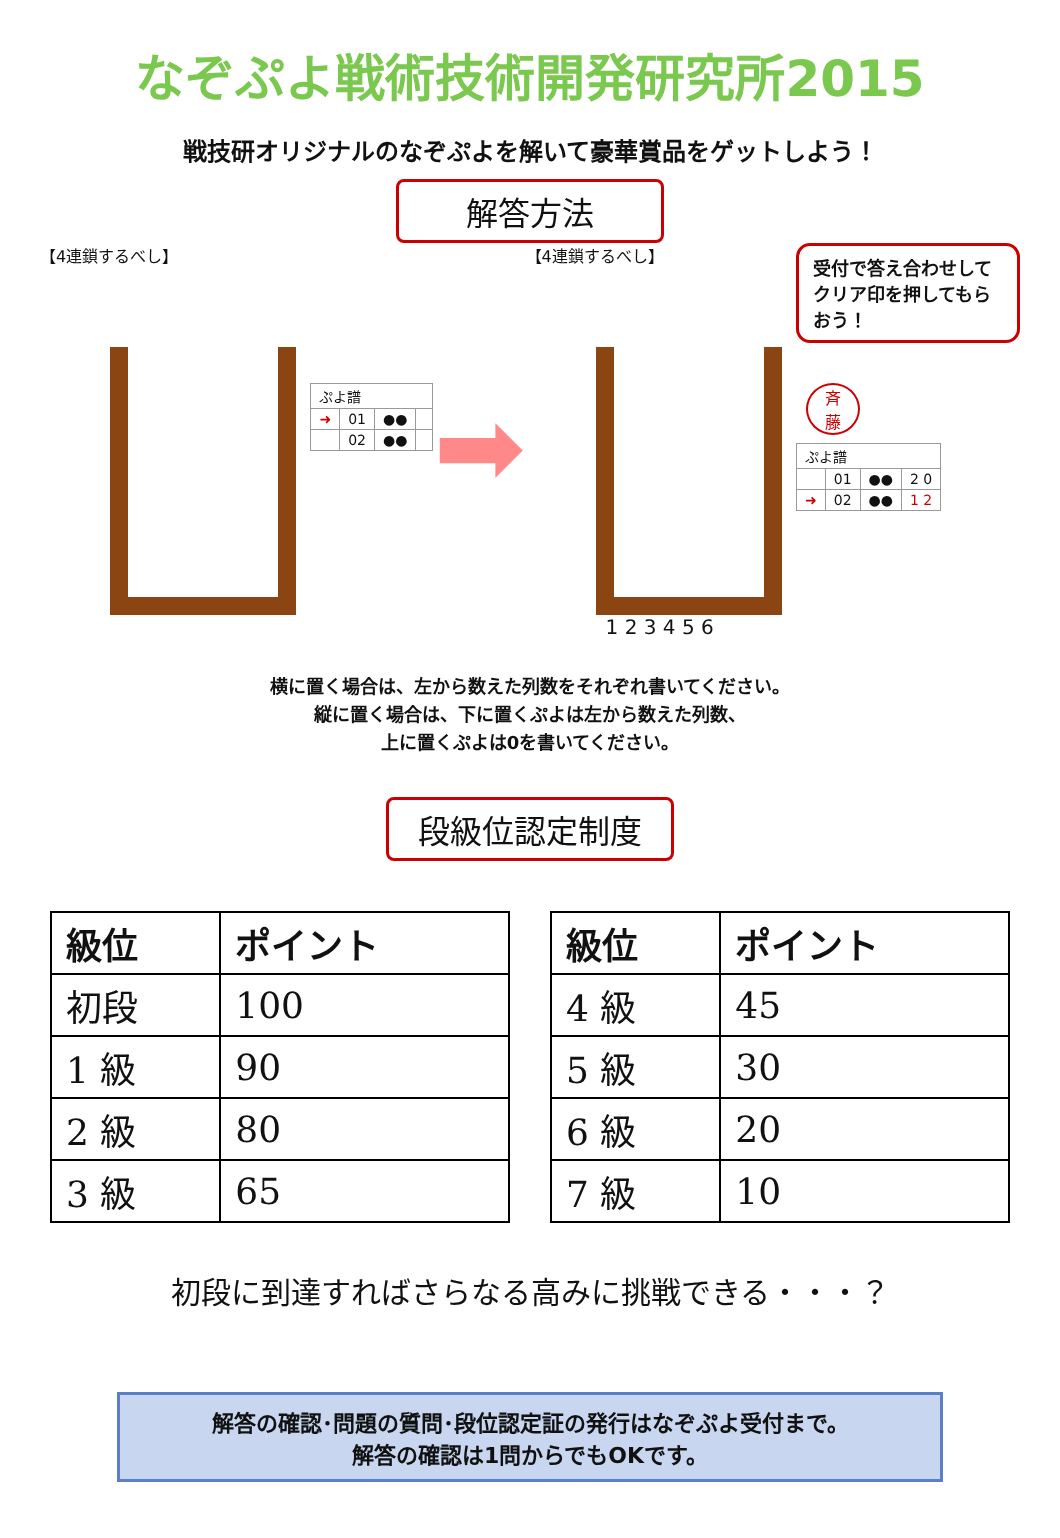なぞぷよ戦術技術開発研究所2015
戦技研オリジナルのなぞぷよを解いて豪華賞品をゲットしよう！
解答方法
【4連鎖するべし】
| ぷよ譜 | | | |
| ➜ | 01 | ●● | |
| | 02 | ●● | |
➡
【4連鎖するべし】
1 2 3 4 5 6
受付で答え合わせしてクリア印を押してもらおう！
斉
藤
| ぷよ譜 | | | |
| | 01 | ●● | 2 0 |
| ➜ | 02 | ●● | 1 2 |
横に置く場合は、左から数えた列数をそれぞれ書いてください。
縦に置く場合は、下に置くぷよは左から数えた列数、
上に置くぷよは0を書いてください。
段級位認定制度
| 級位 | ポイント |
| --- | --- |
| 初段 | 100 |
| 1 級 | 90 |
| 2 級 | 80 |
| 3 級 | 65 |
| 級位 | ポイント |
| --- | --- |
| 4 級 | 45 |
| 5 級 | 30 |
| 6 級 | 20 |
| 7 級 | 10 |
初段に到達すればさらなる高みに挑戦できる・・・？
解答の確認･問題の質問･段位認定証の発行はなぞぷよ受付まで。
解答の確認は1問からでもOKです。